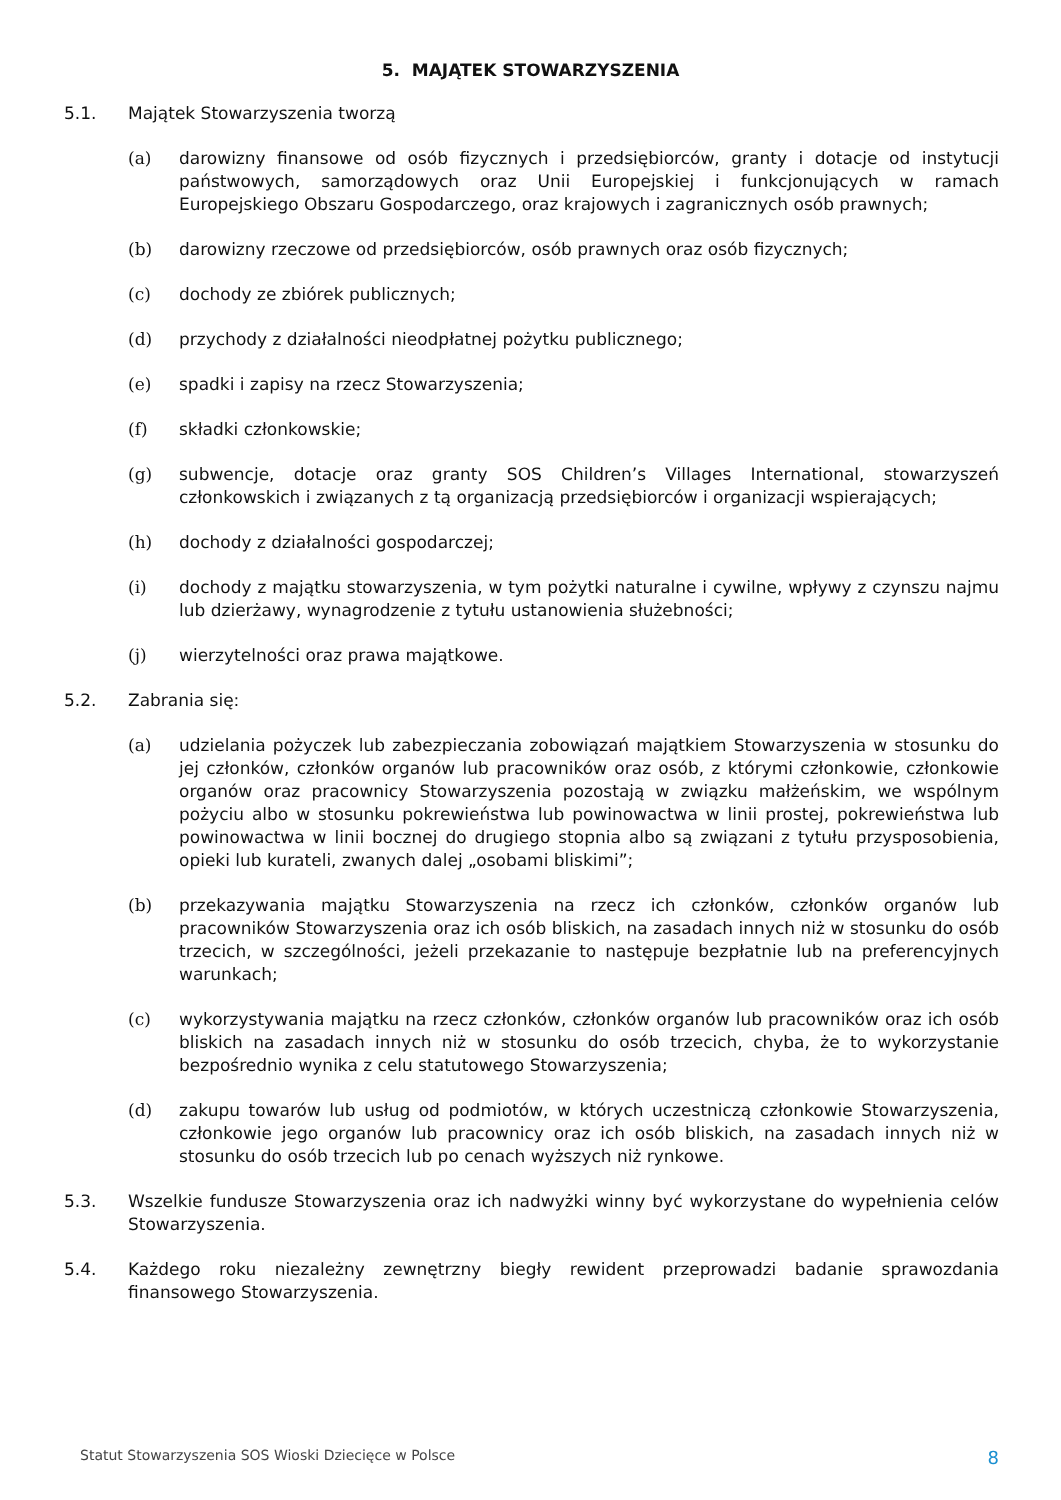5. MAJĄTEK STOWARZYSZENIA
5.1. Majątek Stowarzyszenia tworzą
(a) darowizny finansowe od osób fizycznych i przedsiębiorców, granty i dotacje od instytucji państwowych, samorządowych oraz Unii Europejskiej i funkcjonujących w ramach Europejskiego Obszaru Gospodarczego, oraz krajowych i zagranicznych osób prawnych;
(b) darowizny rzeczowe od przedsiębiorców, osób prawnych oraz osób fizycznych;
(c) dochody ze zbiórek publicznych;
(d) przychody z działalności nieodpłatnej pożytku publicznego;
(e) spadki i zapisy na rzecz Stowarzyszenia;
(f) składki członkowskie;
(g) subwencje, dotacje oraz granty SOS Children’s Villages International, stowarzyszeń członkowskich i związanych z tą organizacją przedsiębiorców i organizacji wspierających;
(h) dochody z działalności gospodarczej;
(i) dochody z majątku stowarzyszenia, w tym pożytki naturalne i cywilne, wpływy z czynszu najmu lub dzierżawy, wynagrodzenie z tytułu ustanowienia służebności;
(j) wierzytelności oraz prawa majątkowe.
5.2. Zabrania się:
(a) udzielania pożyczek lub zabezpieczania zobowiązań majątkiem Stowarzyszenia w stosunku do jej członków, członków organów lub pracowników oraz osób, z którymi członkowie, członkowie organów oraz pracownicy Stowarzyszenia pozostają w związku małżeńskim, we wspólnym pożyciu albo w stosunku pokrewieństwa lub powinowactwa w linii prostej, pokrewieństwa lub powinowactwa w linii bocznej do drugiego stopnia albo są związani z tytułu przysposobienia, opieki lub kurateli, zwanych dalej „osobami bliskimi”;
(b) przekazywania majątku Stowarzyszenia na rzecz ich członków, członków organów lub pracowników Stowarzyszenia oraz ich osób bliskich, na zasadach innych niż w stosunku do osób trzecich, w szczególności, jeżeli przekazanie to następuje bezpłatnie lub na preferencyjnych warunkach;
(c) wykorzystywania majątku na rzecz członków, członków organów lub pracowników oraz ich osób bliskich na zasadach innych niż w stosunku do osób trzecich, chyba, że to wykorzystanie bezpośrednio wynika z celu statutowego Stowarzyszenia;
(d) zakupu towarów lub usług od podmiotów, w których uczestniczą członkowie Stowarzyszenia, członkowie jego organów lub pracownicy oraz ich osób bliskich, na zasadach innych niż w stosunku do osób trzecich lub po cenach wyższych niż rynkowe.
5.3. Wszelkie fundusze Stowarzyszenia oraz ich nadwyżki winny być wykorzystane do wypełnienia celów Stowarzyszenia.
5.4. Każdego roku niezależny zewnętrzny biegły rewident przeprowadzi badanie sprawozdania finansowego Stowarzyszenia.
Statut Stowarzyszenia SOS Wioski Dziecięce w Polsce 8